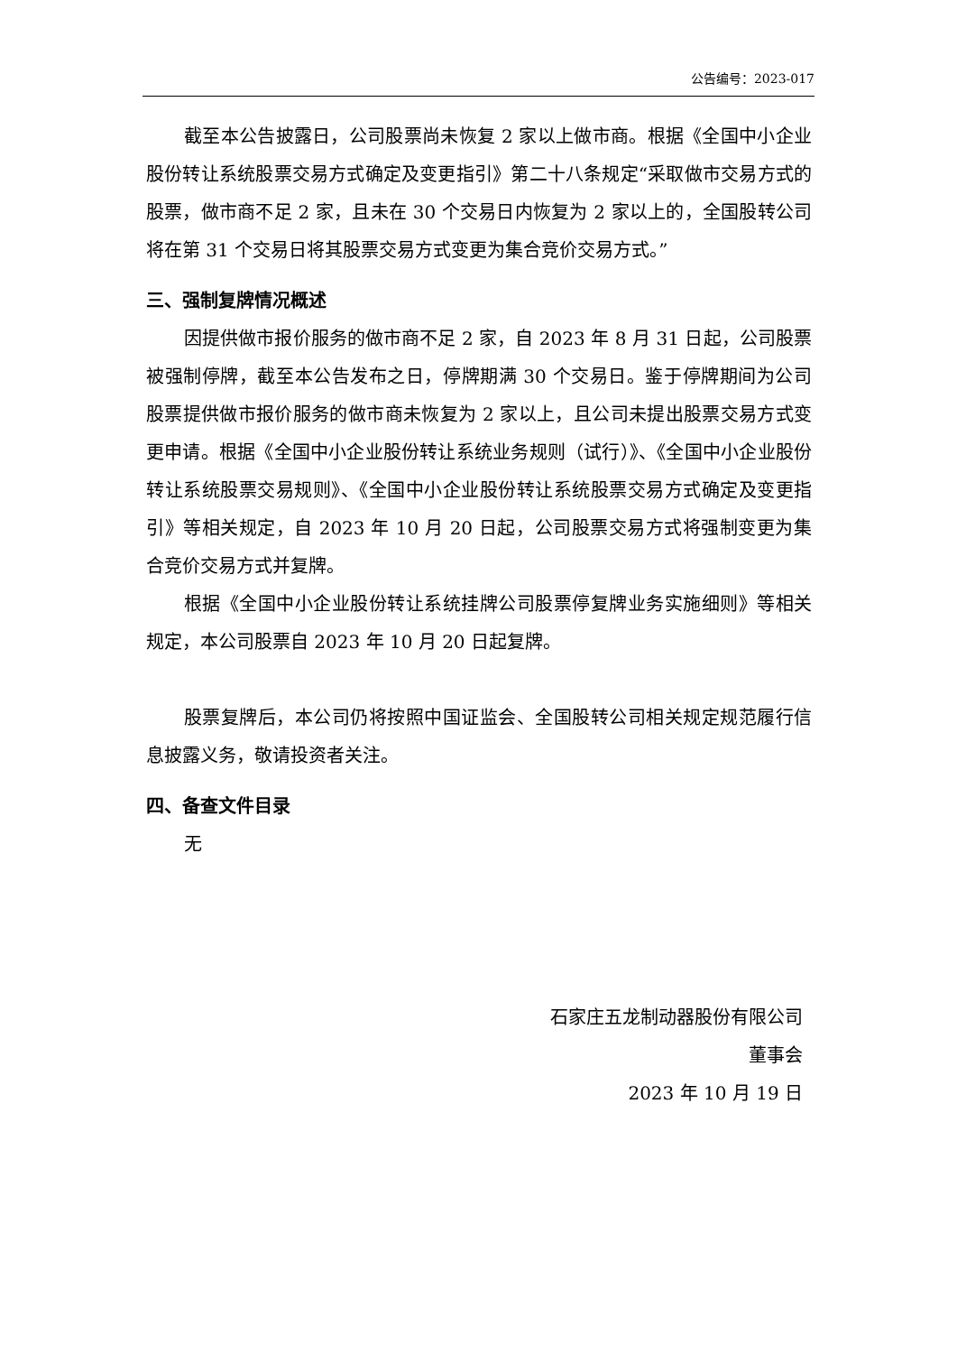公告编号：2023-017
截至本公告披露日，公司股票尚未恢复 2 家以上做市商。根据《全国中小企业股份转让系统股票交易方式确定及变更指引》第二十八条规定“采取做市交易方式的股票，做市商不足 2 家，且未在 30 个交易日内恢复为 2 家以上的，全国股转公司将在第 31 个交易日将其股票交易方式变更为集合竞价交易方式。”
三、强制复牌情况概述
因提供做市报价服务的做市商不足 2 家，自 2023 年 8 月 31 日起，公司股票被强制停牌，截至本公告发布之日，停牌期满 30 个交易日。鉴于停牌期间为公司股票提供做市报价服务的做市商未恢复为 2 家以上，且公司未提出股票交易方式变更申请。根据《全国中小企业股份转让系统业务规则（试行）》、《全国中小企业股份转让系统股票交易规则》、《全国中小企业股份转让系统股票交易方式确定及变更指引》等相关规定，自 2023 年 10 月 20 日起，公司股票交易方式将强制变更为集合竞价交易方式并复牌。
根据《全国中小企业股份转让系统挂牌公司股票停复牌业务实施细则》等相关规定，本公司股票自 2023 年 10 月 20 日起复牌。
股票复牌后，本公司仍将按照中国证监会、全国股转公司相关规定规范履行信息披露义务，敬请投资者关注。
四、备查文件目录
无
石家庄五龙制动器股份有限公司
董事会
2023 年 10 月 19 日